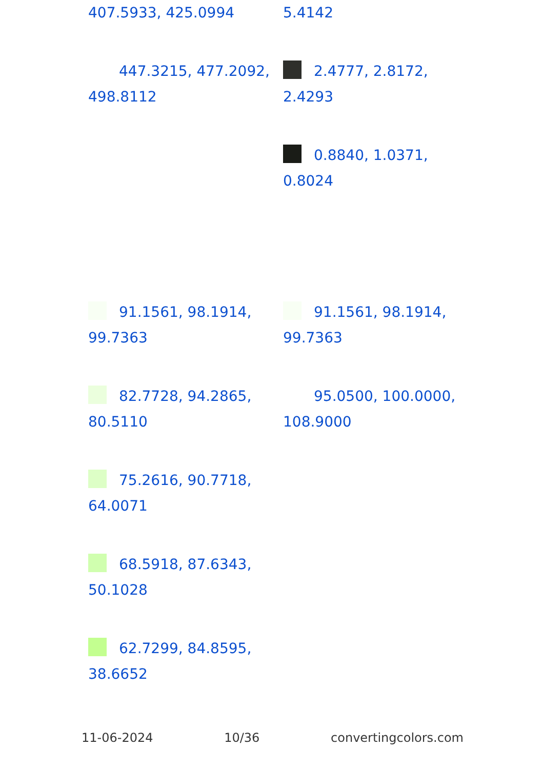407.5933, 425.0994 5.4142
447.3215, 477.2092, 498.8112
2.4777, 2.8172, 2.4293
0.8840, 1.0371, 0.8024
91.1561, 98.1914, 99.7363
91.1561, 98.1914, 99.7363
82.7728, 94.2865, 80.5110
95.0500, 100.0000, 108.9000
75.2616, 90.7718, 64.0071
68.5918, 87.6343, 50.1028
62.7299, 84.8595, 38.6652
11-06-2024 10/36 convertingcolors.com